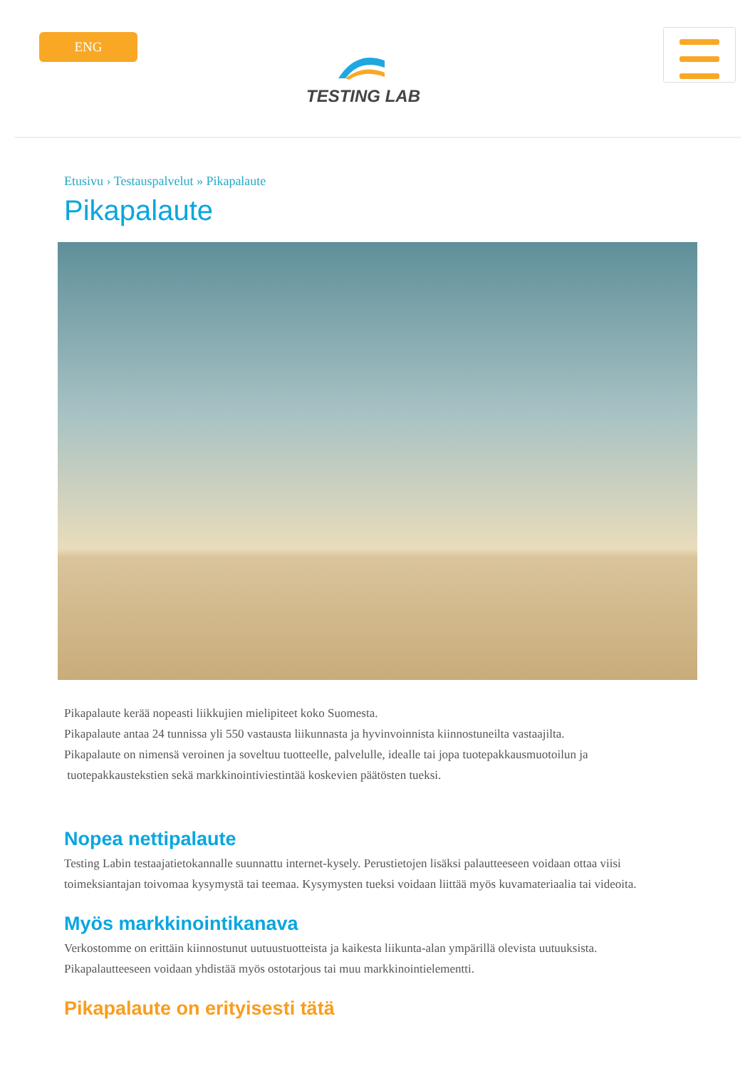ENG
TESTING LAB
Etusivu › Testauspalvelut » Pikapalaute
Pikapalaute
Pikapalaute kerää nopeasti liikkujien mielipiteet koko Suomesta.
Pikapalaute antaa 24 tunnissa yli 550 vastausta liikunnasta ja hyvinvoinnista kiinnostuneilta vastaajilta.
Pikapalaute on nimensä veroinen ja soveltuu tuotteelle, palvelulle, idealle tai jopa tuotepakkausmuotoilun ja
tuotepakkaustekstien sekä markkinointiviestintää koskevien päätösten tueksi.
Nopea nettipalaute
Testing Labin testaajatietokannalle suunnattu internet-kysely. Perustietojen lisäksi palautteeseen voidaan ottaa viisi toimeksiantajan toivomaa kysymystä tai teemaa. Kysymysten tueksi voidaan liittää myös kuvamateriaalia tai videoita.
Myös markkinointikanava
Verkostomme on erittäin kiinnostunut uutuustuotteista ja kaikesta liikunta-alan ympärillä olevista uutuuksista.
Pikapalautteeseen voidaan yhdistää myös ostotarjous tai muu markkinointielementti.
Pikapalaute on erityisesti tätä